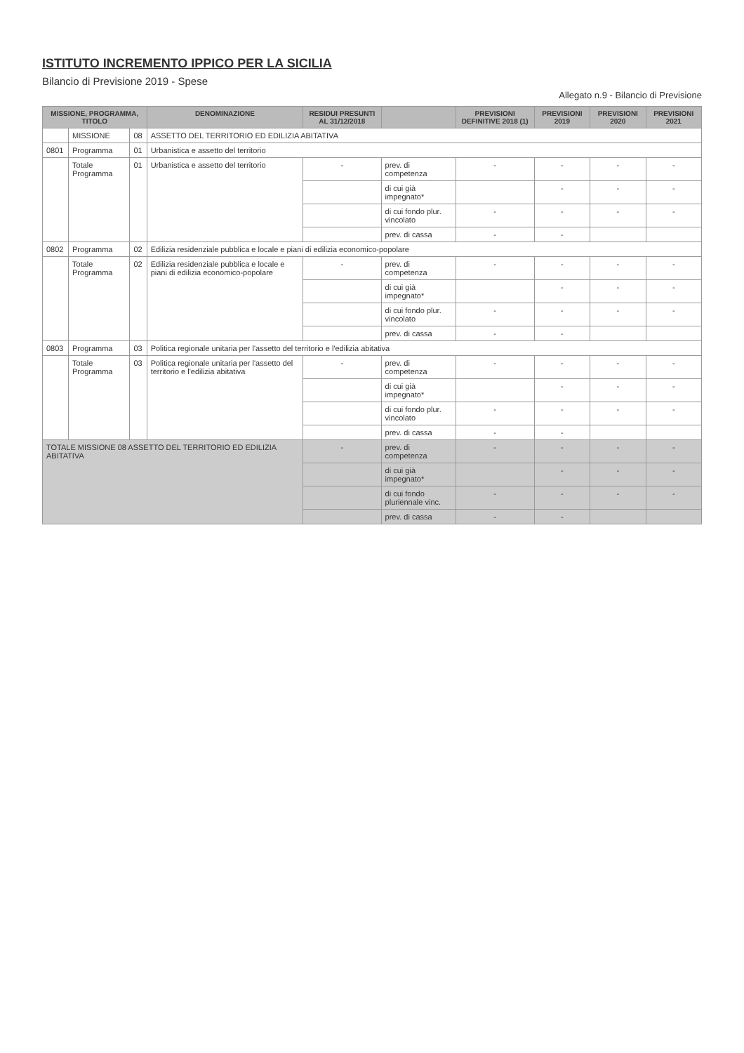ISTITUTO INCREMENTO IPPICO PER LA SICILIA
Bilancio di Previsione 2019 - Spese
Allegato n.9 - Bilancio di Previsione
| MISSIONE, PROGRAMMA, TITOLO | | | DENOMINAZIONE | RESIDUI PRESUNTI AL 31/12/2018 | | PREVISIONI DEFINITIVE 2018 (1) | PREVISIONI 2019 | PREVISIONI 2020 | PREVISIONI 2021 |
| --- | --- | --- | --- | --- | --- | --- | --- | --- | --- |
| | MISSIONE | 08 | ASSETTO DEL TERRITORIO ED EDILIZIA ABITATIVA | | | | | | |
| 0801 | Programma | 01 | Urbanistica e assetto del territorio | | | | | | |
| | Totale Programma | 01 | Urbanistica e assetto del territorio | - | prev. di competenza | - | - | - | - |
| | | | | | di cui già impegnato* | | - | - | - |
| | | | | | di cui fondo plur. vincolato | - | - | - | - |
| | | | | | prev. di cassa | - | - | | |
| 0802 | Programma | 02 | Edilizia residenziale pubblica e locale e piani di edilizia economico-popolare | | | | | | |
| | Totale Programma | 02 | Edilizia residenziale pubblica e locale e piani di edilizia economico-popolare | - | prev. di competenza | - | - | - | - |
| | | | | | di cui già impegnato* | | - | - | - |
| | | | | | di cui fondo plur. vincolato | - | - | - | - |
| | | | | | prev. di cassa | - | - | | |
| 0803 | Programma | 03 | Politica regionale unitaria per l'assetto del territorio e l'edilizia abitativa | | | | | | |
| | Totale Programma | 03 | Politica regionale unitaria per l'assetto del territorio e l'edilizia abitativa | - | prev. di competenza | - | - | - | - |
| | | | | | di cui già impegnato* | | - | - | - |
| | | | | | di cui fondo plur. vincolato | - | - | - | - |
| | | | | | prev. di cassa | - | - | | |
| TOTALE MISSIONE 08 ASSETTO DEL TERRITORIO ED EDILIZIA ABITATIVA | | | | - | prev. di competenza | - | - | - | - |
| | | | | | di cui già impegnato* | | - | - | - |
| | | | | | di cui fondo pluriennale vinc. | - | - | - | - |
| | | | | | prev. di cassa | - | - | | |